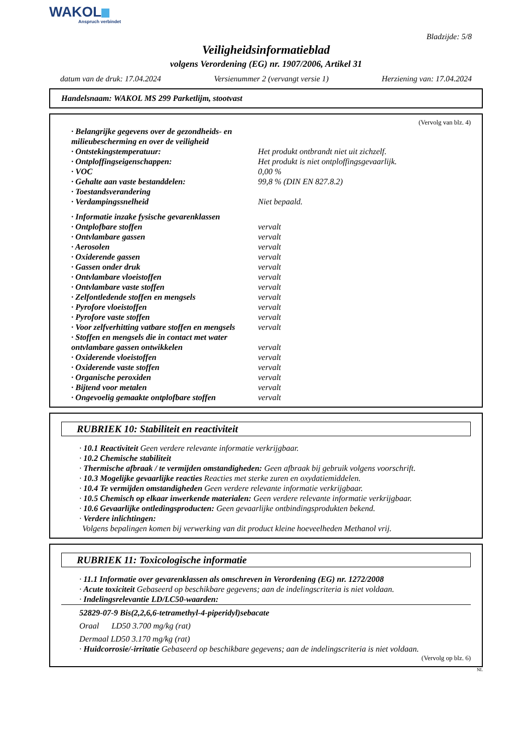WAKOL
Anspruch verbindet
Bladzijde: 5/8
Veiligheidsinformatieblad
volgens Verordening (EG) nr. 1907/2006, Artikel 31
datum van de druk: 17.04.2024 Versienummer 2 (vervangt versie 1) Herziening van: 17.04.2024
Handelsnaam: WAKOL MS 299 Parketlijm, stootvast
(Vervolg van blz. 4)
| · Belangrijke gegevens over de gezondheids- en milieubescherming en over de veiligheid | |
| · Ontstekingstemperatuur: | Het produkt ontbrandt niet uit zichzelf. |
| · Ontploffingseigenschappen: | Het produkt is niet ontploffingsgevaarlijk. |
| · VOC | 0,00 % |
| · Gehalte aan vaste bestanddelen: | 99,8 % (DIN EN 827.8.2) |
| · Toestandsverandering | |
| · Verdampingssnelheid | Niet bepaald. |
| · Informatie inzake fysische gevarenklassen | |
| · Ontplofbare stoffen | vervalt |
| · Ontvlambare gassen | vervalt |
| · Aerosolen | vervalt |
| · Oxiderende gassen | vervalt |
| · Gassen onder druk | vervalt |
| · Ontvlambare vloeistoffen | vervalt |
| · Ontvlambare vaste stoffen | vervalt |
| · Zelfontledende stoffen en mengsels | vervalt |
| · Pyrofore vloeistoffen | vervalt |
| · Pyrofore vaste stoffen | vervalt |
| · Voor zelfverhitting vatbare stoffen en mengsels | vervalt |
| · Stoffen en mengsels die in contact met water ontvlambare gassen ontwikkelen | vervalt |
| · Oxiderende vloeistoffen | vervalt |
| · Oxiderende vaste stoffen | vervalt |
| · Organische peroxiden | vervalt |
| · Bijtend voor metalen | vervalt |
| · Ongevoelig gemaakte ontplofbare stoffen | vervalt |
RUBRIEK 10: Stabiliteit en reactiviteit
· 10.1 Reactiviteit Geen verdere relevante informatie verkrijgbaar.
· 10.2 Chemische stabiliteit
· Thermische afbraak / te vermijden omstandigheden: Geen afbraak bij gebruik volgens voorschrift.
· 10.3 Mogelijke gevaarlijke reacties Reacties met sterke zuren en oxydatiemiddelen.
· 10.4 Te vermijden omstandigheden Geen verdere relevante informatie verkrijgbaar.
· 10.5 Chemisch op elkaar inwerkende materialen: Geen verdere relevante informatie verkrijgbaar.
· 10.6 Gevaarlijke ontledingsproducten: Geen gevaarlijke ontbindingsprodukten bekend.
· Verdere inlichtingen:
Volgens bepalingen komen bij verwerking van dit product kleine hoeveelheden Methanol vrij.
RUBRIEK 11: Toxicologische informatie
· 11.1 Informatie over gevarenklassen als omschreven in Verordening (EG) nr. 1272/2008
· Acute toxiciteit Gebaseerd op beschikbare gegevens; aan de indelingscriteria is niet voldaan.
· Indelingsrelevantie LD/LC50-waarden:
52829-07-9 Bis(2,2,6,6-tetramethyl-4-piperidyl)sebacate
Oraal LD50 3.700 mg/kg (rat)
Dermaal LD50 3.170 mg/kg (rat)
· Huidcorrosie/-irritatie Gebaseerd op beschikbare gegevens; aan de indelingscriteria is niet voldaan.
(Vervolg op blz. 6)
NL